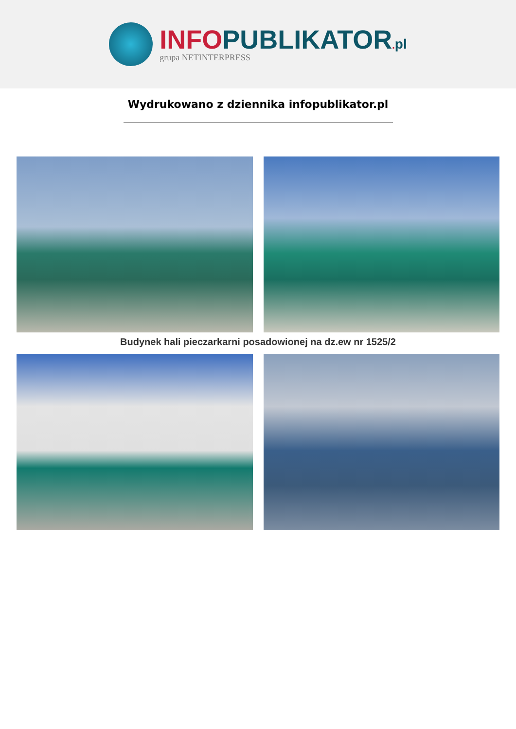INFO PUBLIKATOR. pl
grupa NETINTERPRESS
Wydrukowano z dziennika infopublikator.pl
Budynek hali pieczarkarni posadowionej na dz.ew nr 1525/2